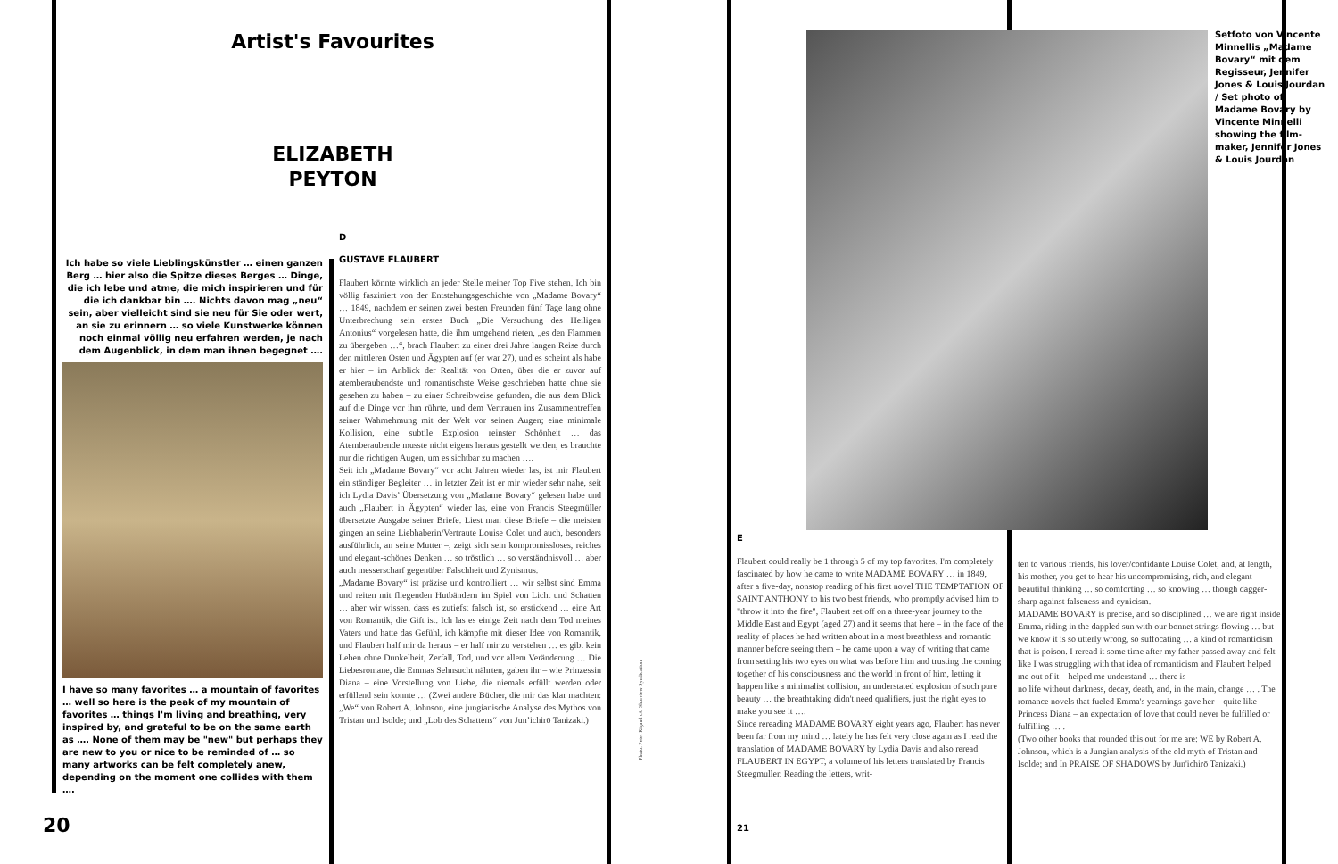Artist's Favourites
ELIZABETH
PEYTON
Ich habe so viele Lieblingskünstler … einen ganzen Berg … hier also die Spitze dieses Berges … Dinge, die ich lebe und atme, die mich inspirieren und für die ich dankbar bin …. Nichts davon mag „neu“ sein, aber vielleicht sind sie neu für Sie oder wert, an sie zu erinnern … so viele Kunstwerke können noch einmal völlig neu erfahren werden, je nach dem Augenblick, in dem man ihnen begegnet ….
I have so many favorites … a mountain of favorites … well so here is the peak of my mountain of favorites … things I'm living and breathing, very inspired by, and grateful to be on the same earth as …. None of them may be "new" but perhaps they are new to you or nice to be reminded of … so many artworks can be felt completely anew, depending on the moment one collides with them ….
D
GUSTAVE FLAUBERT
Flaubert könnte wirklich an jeder Stelle meiner Top Five stehen. Ich bin völlig fasziniert von der Entstehungsgeschichte von „Madame Bovary“ … 1849, nachdem er seinen zwei besten Freunden fünf Tage lang ohne Unterbrechung sein erstes Buch „Die Versuchung des Heiligen Antonius“ vorgelesen hatte, die ihm umgehend rieten, „es den Flammen zu übergeben …“, brach Flaubert zu einer drei Jahre langen Reise durch den mittleren Osten und Ägypten auf (er war 27), und es scheint als habe er hier – im Anblick der Realität von Orten, über die er zuvor auf atemberaubendste und romantischste Weise geschrieben hatte ohne sie gesehen zu haben – zu einer Schreibweise gefunden, die aus dem Blick auf die Dinge vor ihm rührte, und dem Vertrauen ins Zusammentreffen seiner Wahrnehmung mit der Welt vor seinen Augen; eine minimale Kollision, eine subtile Explosion reinster Schönheit … das Atemberaubende musste nicht eigens heraus gestellt werden, es brauchte nur die richtigen Augen, um es sichtbar zu machen ….
Seit ich „Madame Bovary“ vor acht Jahren wieder las, ist mir Flaubert ein ständiger Begleiter … in letzter Zeit ist er mir wieder sehr nahe, seit ich Lydia Davis’ Übersetzung von „Madame Bovary“ gelesen habe und auch „Flaubert in Ägypten“ wieder las, eine von Francis Steegmüller übersetzte Ausgabe seiner Briefe. Liest man diese Briefe – die meisten gingen an seine Liebhaberin/Vertraute Louise Colet und auch, besonders ausführlich, an seine Mutter –, zeigt sich sein kompromissloses, reiches und elegant-schönes Denken … so tröstlich … so verständnisvoll … aber auch messerscharf gegenüber Falschheit und Zynismus.
„Madame Bovary“ ist präzise und kontrolliert … wir selbst sind Emma und reiten mit fliegenden Hutbändern im Spiel von Licht und Schatten … aber wir wissen, dass es zutiefst falsch ist, so erstickend … eine Art von Romantik, die Gift ist. Ich las es einige Zeit nach dem Tod meines Vaters und hatte das Gefühl, ich kämpfte mit dieser Idee von Romantik, und Flaubert half mir da heraus – er half mir zu verstehen … es gibt kein Leben ohne Dunkelheit, Zerfall, Tod, und vor allem Veränderung … Die Liebesromane, die Emmas Sehnsucht nährten, gaben ihr – wie Prinzessin Diana – eine Vorstellung von Liebe, die niemals erfüllt werden oder erfüllend sein konnte … (Zwei andere Bücher, die mir das klar machten: „We“ von Robert A. Johnson, eine jungianische Analyse des Mythos von Tristan und Isolde; und „Lob des Schattens“ von Jun’ichirō Tanizaki.)
20
Photo: Peter Rigaud c/o Shorview Syndication
Setfoto von Vincente Minnellis „Madame Bovary“ mit dem Regisseur, Jennifer Jones & Louis Jourdan / Set photo of Madame Bovary by Vincente Minnelli showing the film-maker, Jennifer Jones & Louis Jourdan
E
Flaubert could really be 1 through 5 of my top favorites. I'm completely fascinated by how he came to write MADAME BOVARY … in 1849, after a five-day, nonstop reading of his first novel THE TEMPTATION OF SAINT ANTHONY to his two best friends, who promptly advised him to "throw it into the fire", Flaubert set off on a three-year journey to the Middle East and Egypt (aged 27) and it seems that here – in the face of the reality of places he had written about in a most breathless and romantic manner before seeing them – he came upon a way of writing that came from setting his two eyes on what was before him and trusting the coming together of his consciousness and the world in front of him, letting it happen like a minimalist collision, an understated explosion of such pure beauty … the breathtaking didn't need qualifiers, just the right eyes to make you see it ….
Since rereading MADAME BOVARY eight years ago, Flaubert has never been far from my mind … lately he has felt very close again as I read the translation of MADAME BOVARY by Lydia Davis and also reread FLAUBERT IN EGYPT, a volume of his letters translated by Francis Steegmuller. Reading the letters, writ-
ten to various friends, his lover/confidante Louise Colet, and, at length, his mother, you get to hear his uncompromising, rich, and elegant beautiful thinking … so comforting … so knowing … though dagger-sharp against falseness and cynicism.
MADAME BOVARY is precise, and so disciplined … we are right inside Emma, riding in the dappled sun with our bonnet strings flowing … but we know it is so utterly wrong, so suffocating … a kind of romanticism that is poison. I reread it some time after my father passed away and felt like I was struggling with that idea of romanticism and Flaubert helped me out of it – helped me understand … there is
no life without darkness, decay, death, and, in the main, change … . The romance novels that fueled Emma's yearnings gave her – quite like Princess Diana – an expectation of love that could never be fulfilled or fulfilling … .
(Two other books that rounded this out for me are: WE by Robert A. Johnson, which is a Jungian analysis of the old myth of Tristan and Isolde; and In PRAISE OF SHADOWS by Jun'ichirō Tanizaki.)
21